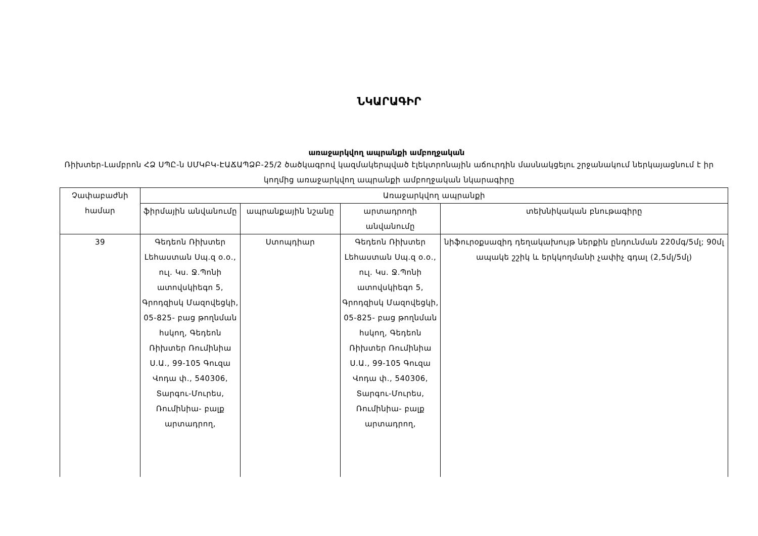ՆԿԱՐԱԳԻՐ
առաջարկվող ապրանքի ամբողջական
Ռիխտեր-Լամբրոն ՀՁ ՍՊԸ-ն ՍՄԿԲԿ-ԷԱՃԱՊՁԲ-25/2 ծածկագրով կազմակերպված էլեկտրոնային աճուրդին մասնակցելու շրջանակում ներկայացնում է իր կողմից առաջարկվող ապրանքի ամբողջական նկարագիրը
| Չափաբաժնի համար | Առաջարկվող ապրանքի | | | |
| --- | --- | --- | --- | --- |
| | ֆիրմային անվանումը | ապրանքային նշանը | արտադրողի անվանումը | տեխնիկական բնութագիրը |
| 39 | Գեդեոն Ռիխտեր Լեհաստան Սպ.զ օ.օ., ուլ. Կս. Ջ.Պոնի ատովսկիեգո 5, Գրոդզիսկ Մազովեցկի, 05-825- բաց թողնման հսկող, Գեդեոն Ռիխտեր Ռումինիա Ս.Ա., 99-105 Գուզա Վոդա փ., 540306, Տարգու-Մուրես, Ռումինիա- բալք արտադրող, | Ստոպդիար | Գեդեոն Ռիխտեր Լեհաստան Սպ.զ օ.օ., ուլ. Կս. Ջ.Պոնի ատովսկիեգո 5, Գրոդզիսկ Մազովեցկի, 05-825- բաց թողնման հսկող, Գեդեոն Ռիխտեր Ռումինիա Ս.Ա., 99-105 Գուզա Վոդա փ., 540306, Տարգու-Մուրես, Ռումինիա- բալք արտադրող, | նիֆուրօքսազիդ դեղակախույթ ներքին ընդունման 220մգ/5մլ; 90մլ ապակե շշիկ և երկկողմանի չափիչ գդալ (2,5մլ/5մլ) |